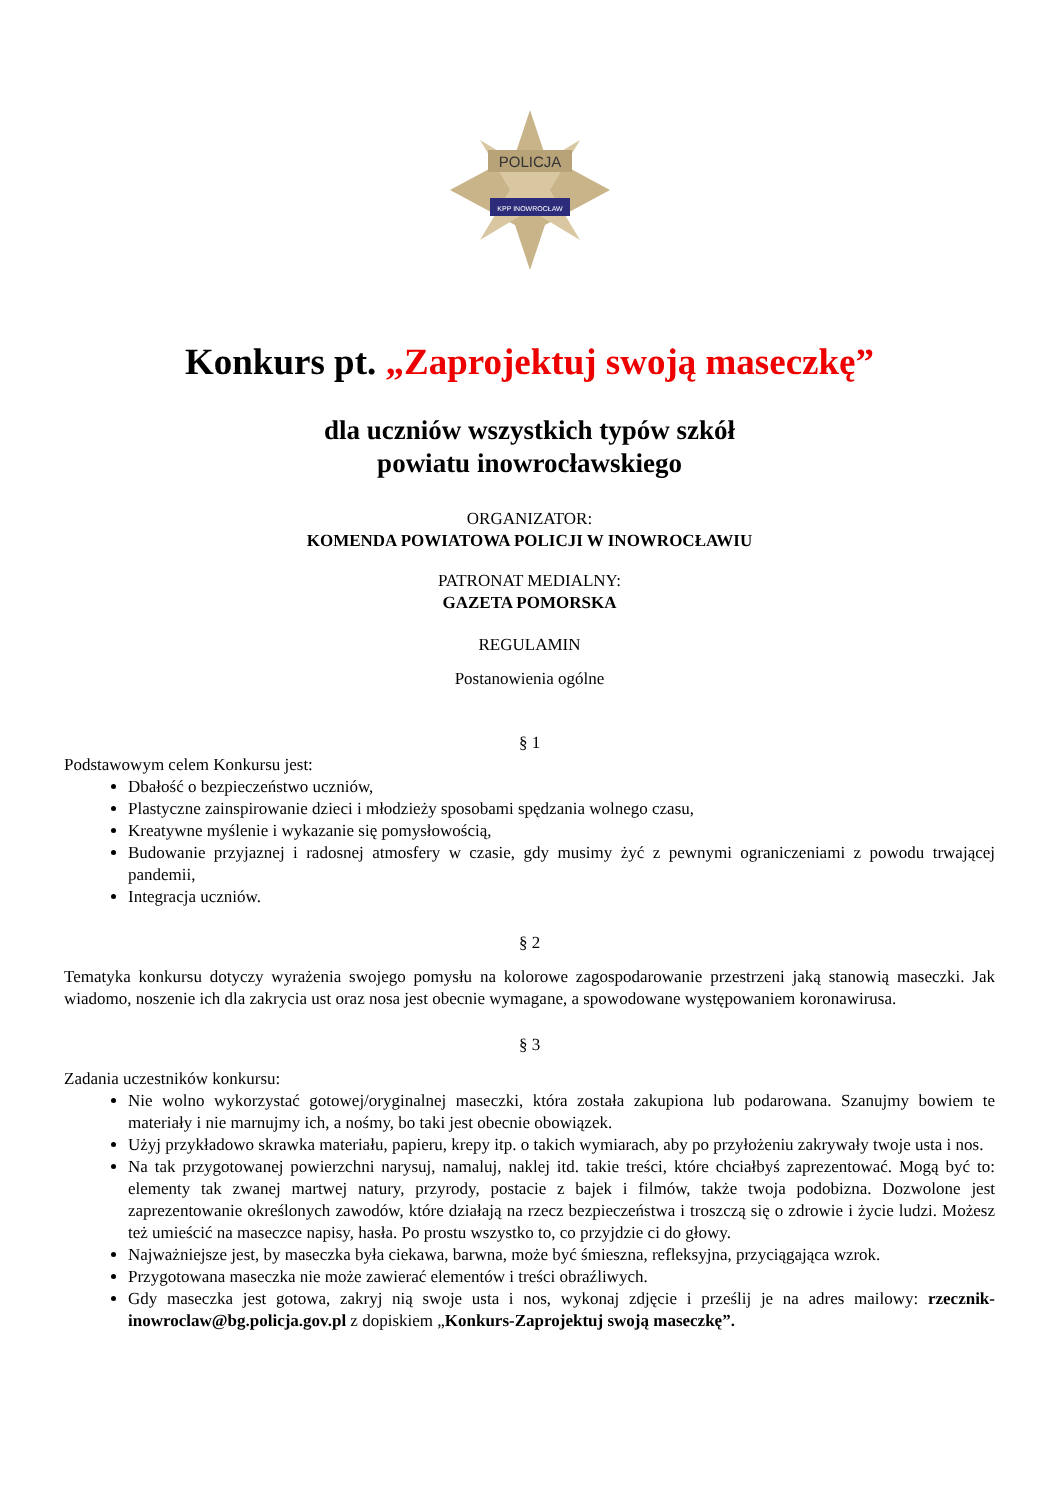POLICJA
KPP INOWROCŁAW
Konkurs pt. „Zaprojektuj swoją maseczkę”
dla uczniów wszystkich typów szkół
powiatu inowrocławskiego
ORGANIZATOR:
KOMENDA POWIATOWA POLICJI W INOWROCŁAWIU
PATRONAT MEDIALNY:
GAZETA POMORSKA
REGULAMIN
Postanowienia ogólne
§ 1
Podstawowym celem Konkursu jest:
Dbałość o bezpieczeństwo uczniów,
Plastyczne zainspirowanie dzieci i młodzieży sposobami spędzania wolnego czasu,
Kreatywne myślenie i wykazanie się pomysłowością,
Budowanie przyjaznej i radosnej atmosfery w czasie, gdy musimy żyć z pewnymi ograniczeniami z powodu trwającej pandemii,
Integracja uczniów.
§ 2
Tematyka konkursu dotyczy wyrażenia swojego pomysłu na kolorowe zagospodarowanie przestrzeni jaką stanowią maseczki. Jak wiadomo, noszenie ich dla zakrycia ust oraz nosa jest obecnie wymagane, a spowodowane występowaniem koronawirusa.
§ 3
Zadania uczestników konkursu:
Nie wolno wykorzystać gotowej/oryginalnej maseczki, która została zakupiona lub podarowana. Szanujmy bowiem te materiały i nie marnujmy ich, a nośmy, bo taki jest obecnie obowiązek.
Użyj przykładowo skrawka materiału, papieru, krepy itp. o takich wymiarach, aby po przyłożeniu zakrywały twoje usta i nos.
Na tak przygotowanej powierzchni narysuj, namaluj, naklej itd. takie treści, które chciałbyś zaprezentować. Mogą być to: elementy tak zwanej martwej natury, przyrody, postacie z bajek i filmów, także twoja podobizna. Dozwolone jest zaprezentowanie określonych zawodów, które działają na rzecz bezpieczeństwa i troszczą się o zdrowie i życie ludzi. Możesz też umieścić na maseczce napisy, hasła. Po prostu wszystko to, co przyjdzie ci do głowy.
Najważniejsze jest, by maseczka była ciekawa, barwna, może być śmieszna, refleksyjna, przyciągająca wzrok.
Przygotowana maseczka nie może zawierać elementów i treści obraźliwych.
Gdy maseczka jest gotowa, zakryj nią swoje usta i nos, wykonaj zdjęcie i prześlij je na adres mailowy: rzecznik-inowroclaw@bg.policja.gov.pl z dopiskiem „Konkurs-Zaprojektuj swoją maseczkę”.